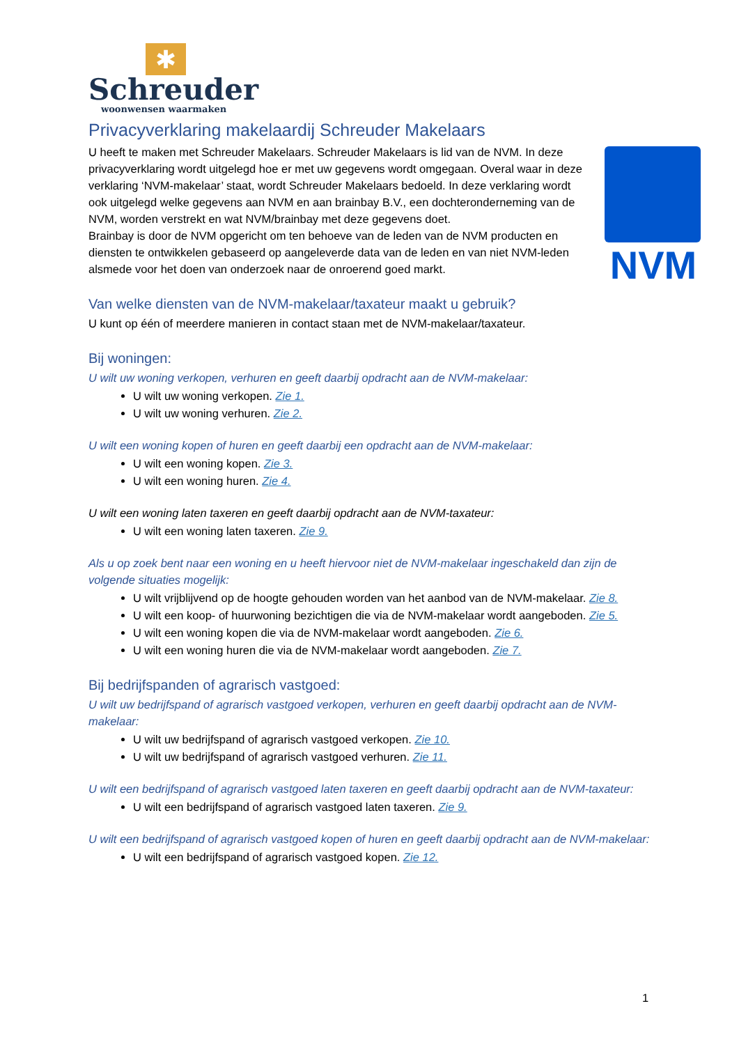✱
Schreuder
woonwensen waarmaken
Privacyverklaring makelaardij Schreuder Makelaars
NVM
U heeft te maken met Schreuder Makelaars. Schreuder Makelaars is lid van de NVM. In deze privacyverklaring wordt uitgelegd hoe er met uw gegevens wordt omgegaan. Overal waar in deze verklaring ‘NVM-makelaar’ staat, wordt Schreuder Makelaars bedoeld. In deze verklaring wordt ook uitgelegd welke gegevens aan NVM en aan brainbay B.V., een dochteronderneming van de NVM, worden verstrekt en wat NVM/brainbay met deze gegevens doet.
Brainbay is door de NVM opgericht om ten behoeve van de leden van de NVM producten en diensten te ontwikkelen gebaseerd op aangeleverde data van de leden en van niet NVM-leden alsmede voor het doen van onderzoek naar de onroerend goed markt.
Van welke diensten van de NVM-makelaar/taxateur maakt u gebruik?
U kunt op één of meerdere manieren in contact staan met de NVM-makelaar/taxateur.
Bij woningen:
U wilt uw woning verkopen, verhuren en geeft daarbij opdracht aan de NVM-makelaar:
U wilt uw woning verkopen. Zie 1.
U wilt uw woning verhuren. Zie 2.
U wilt een woning kopen of huren en geeft daarbij een opdracht aan de NVM-makelaar:
U wilt een woning kopen. Zie 3.
U wilt een woning huren. Zie 4.
U wilt een woning laten taxeren en geeft daarbij opdracht aan de NVM-taxateur:
U wilt een woning laten taxeren. Zie 9.
Als u op zoek bent naar een woning en u heeft hiervoor niet de NVM-makelaar ingeschakeld dan zijn de volgende situaties mogelijk:
U wilt vrijblijvend op de hoogte gehouden worden van het aanbod van de NVM-makelaar. Zie 8.
U wilt een koop- of huurwoning bezichtigen die via de NVM-makelaar wordt aangeboden. Zie 5.
U wilt een woning kopen die via de NVM-makelaar wordt aangeboden. Zie 6.
U wilt een woning huren die via de NVM-makelaar wordt aangeboden. Zie 7.
Bij bedrijfspanden of agrarisch vastgoed:
U wilt uw bedrijfspand of agrarisch vastgoed verkopen, verhuren en geeft daarbij opdracht aan de NVM-makelaar:
U wilt uw bedrijfspand of agrarisch vastgoed verkopen. Zie 10.
U wilt uw bedrijfspand of agrarisch vastgoed verhuren. Zie 11.
U wilt een bedrijfspand of agrarisch vastgoed laten taxeren en geeft daarbij opdracht aan de NVM-taxateur:
U wilt een bedrijfspand of agrarisch vastgoed laten taxeren. Zie 9.
U wilt een bedrijfspand of agrarisch vastgoed kopen of huren en geeft daarbij opdracht aan de NVM-makelaar:
U wilt een bedrijfspand of agrarisch vastgoed kopen. Zie 12.
1